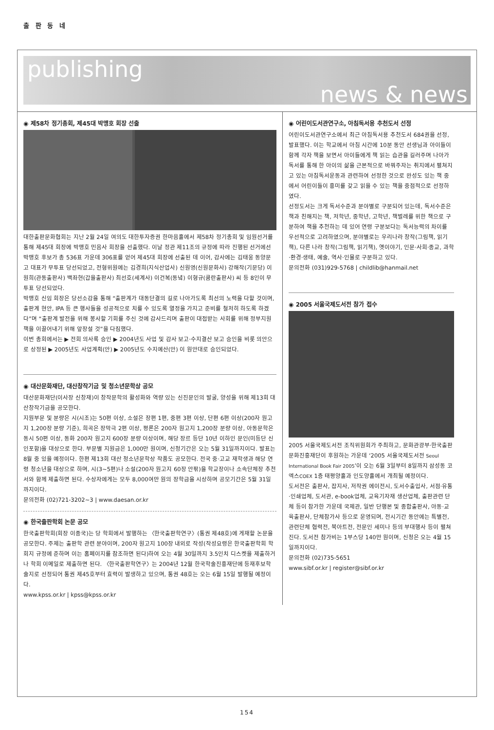출 판 동 네
publishing
news & news
◉ 제58차 정기총회, 제45대 박맹호 회장 선출
대한출판문화협회는 지난 2월 24일 여의도 대한투자증권 한마음홀에서 제58차 정기총회 및 임원선거를 통해 제45대 회장에 박맹호 민음사 회장을 선출했다. 이날 정관 제11조의 규정에 따라 진행된 선거에선 박맹호 후보가 총 536표 가운데 306표를 얻어 제45대 회장에 선출된 데 이어, 감사에는 김태웅 동양문고 대표가 무투표 당선되었고, 전형위원에는 김경희(지식산업사) 신원영(신원문화사) 강해작(기문당) 이원희(관동출판사) 백좌현(갑을출판사) 최선호(세계사) 이건복(동녘) 이형규(쿰란출판사) 씨 등 8인이 무투표 당선되었다.
박맹호 신임 회장은 당선소감을 통해 “출판계가 대동단결의 길로 나아가도록 최선의 노력을 다할 것이며, 출판계 현안, IPA 등 큰 행사들을 성공적으로 치를 수 있도록 열정을 가지고 준비를 철저히 하도록 하겠다”며 “출판계 발전을 위해 봉사할 기회를 주신 것에 감사드리며 출판이 대접받는 사회를 위해 정부지원책을 이끌어내기 위해 앞장설 것”을 다짐했다.
이번 총회에서는 ▶ 전회 의사록 승인 ▶ 2004년도 사업 및 감사 보고·수지결산 보고 승인을 비롯 의안으로 상정된 ▶ 2005년도 사업계획(안) ▶ 2005년도 수지예산(안) 이 원안대로 승인되었다.
◉ 대산문화재단, 대산창작기금 및 청소년문학상 공모
대산문화재단(이사장 신창재)이 창작문학의 활성화와 역량 있는 신진문인의 발굴, 양성을 위해 제13회 대산창작기금을 공모한다.
지원부문 및 분량은 시(시조)는 50편 이상, 소설은 장편 1편, 중편 3편 이상, 단편 6편 이상(200자 원고지 1,200장 분량 기준), 희곡은 장막극 2편 이상, 평론은 200자 원고지 1,200장 분량 이상, 아동문학은 동시 50편 이상, 동화 200자 원고지 600장 분량 이상이며, 해당 장르 등단 10년 이하인 문인(미등단 신인포함)을 대상으로 한다. 부문별 지원금은 1,000만 원이며, 신청기간은 오는 5월 31일까지이다. 발표는 8월 중 있을 예정이다. 한편 제13회 대산 청소년문학상 작품도 공모한다. 전국 중·고교 재학생과 해당 연령 청소년을 대상으로 하며, 시(3~5편)나 소설(200자 원고지 60장 안팎)을 학교장이나 소속단체장 추천서와 함께 제출하면 된다. 수상자에게는 모두 8,000여만 원의 장학금을 시상하며 공모기간은 5월 31일까지이다.
문의전화 (02)721-3202~3 | www.daesan.or.kr
◉ 한국출판학회 논문 공모
한국출판학회(회장 이종국)는 당 학회에서 발행하는 〈한국출판학연구〉(통권 제48호)에 게재할 논문을 공모한다. 주제는 출판학 관련 분야이며, 200자 원고지 100장 내외로 작성(작성요령은 한국출판학회 학회지 규정에 준하며 이는 홈페이지를 참조하면 된다)하여 오는 4월 30일까지 3.5인치 디스켓을 제출하거나 학회 이메일로 제출하면 된다. 〈한국출판학연구〉는 2004년 12월 한국학술진흥재단에 등재후보학술지로 선정되어 통권 제45호부터 효력이 발생하고 있으며, 통권 48호는 오는 6월 15일 발행될 예정이다.
www.kpss.or.kr | kpss@kpss.or.kr
◉ 어린이도서관연구소, 아침독서용 추천도서 선정
어린이도서관연구소에서 최근 아침독서용 추천도서 684권을 선정, 발표했다. 이는 학교에서 아침 시간에 10분 동안 선생님과 아이들이 함께 각자 책을 보면서 아이들에게 책 읽는 습관을 길러주며 나아가 독서를 통해 한 아이의 삶을 근본적으로 바꿔주자는 취지에서 펼쳐지고 있는 아침독서운동과 관련하여 선정한 것으로 완성도 있는 책 중에서 어린이들이 흥미를 갖고 읽을 수 있는 책을 중점적으로 선정하였다.
선정도서는 크게 독서수준과 분야별로 구분되어 있는데, 독서수준은 책과 친해지는 책, 저학년, 중학년, 고학년, 책벌레를 위한 책으로 구분하여 책을 추천하는 데 있어 연령 구분보다는 독서능력의 차이를 우선적으로 고려하였으며, 분야별로는 우리나라 창작(그림책, 읽기책), 다른 나라 창작(그림책, 읽기책), 옛이야기, 인문·사회·종교, 과학·환경·생태, 예술, 역사·인물로 구분하고 있다.
문의전화 (031)929-5768 | childlib@hanmail.net
◉ 2005 서울국제도서전 참가 접수
2005 서울국제도서전 조직위원회가 주최하고, 문화관광부·한국출판문화진흥재단이 후원하는 가운데 ‘2005 서울국제도서전 Seoul International Book Fair 2005’이 오는 6월 3일부터 8일까지 삼성동 코엑스COEX 1층 태평양홀과 인도양홀에서 개최될 예정이다.
도서전은 출판사, 잡지사, 저작권 에이전시, 도서수출입사, 서점·유통·인쇄업체, 도서관, e-book업체, 교육기자재 생산업체, 출판관련 단체 등이 참가한 가운데 국제관, 일반 단행본 및 종합출판사, 아동·교육출판사, 단체참가사 등으로 운영되며, 전시기간 동안에는 특별전, 관련단체 협력전, 북아트전, 전문인 세미나 등의 부대행사 등이 펼쳐진다. 도서전 참가비는 1부스당 140만 원이며, 신청은 오는 4월 15일까지이다.
문의전화 (02)735-5651
www.sibf.or.kr | register@sibf.or.kr
154